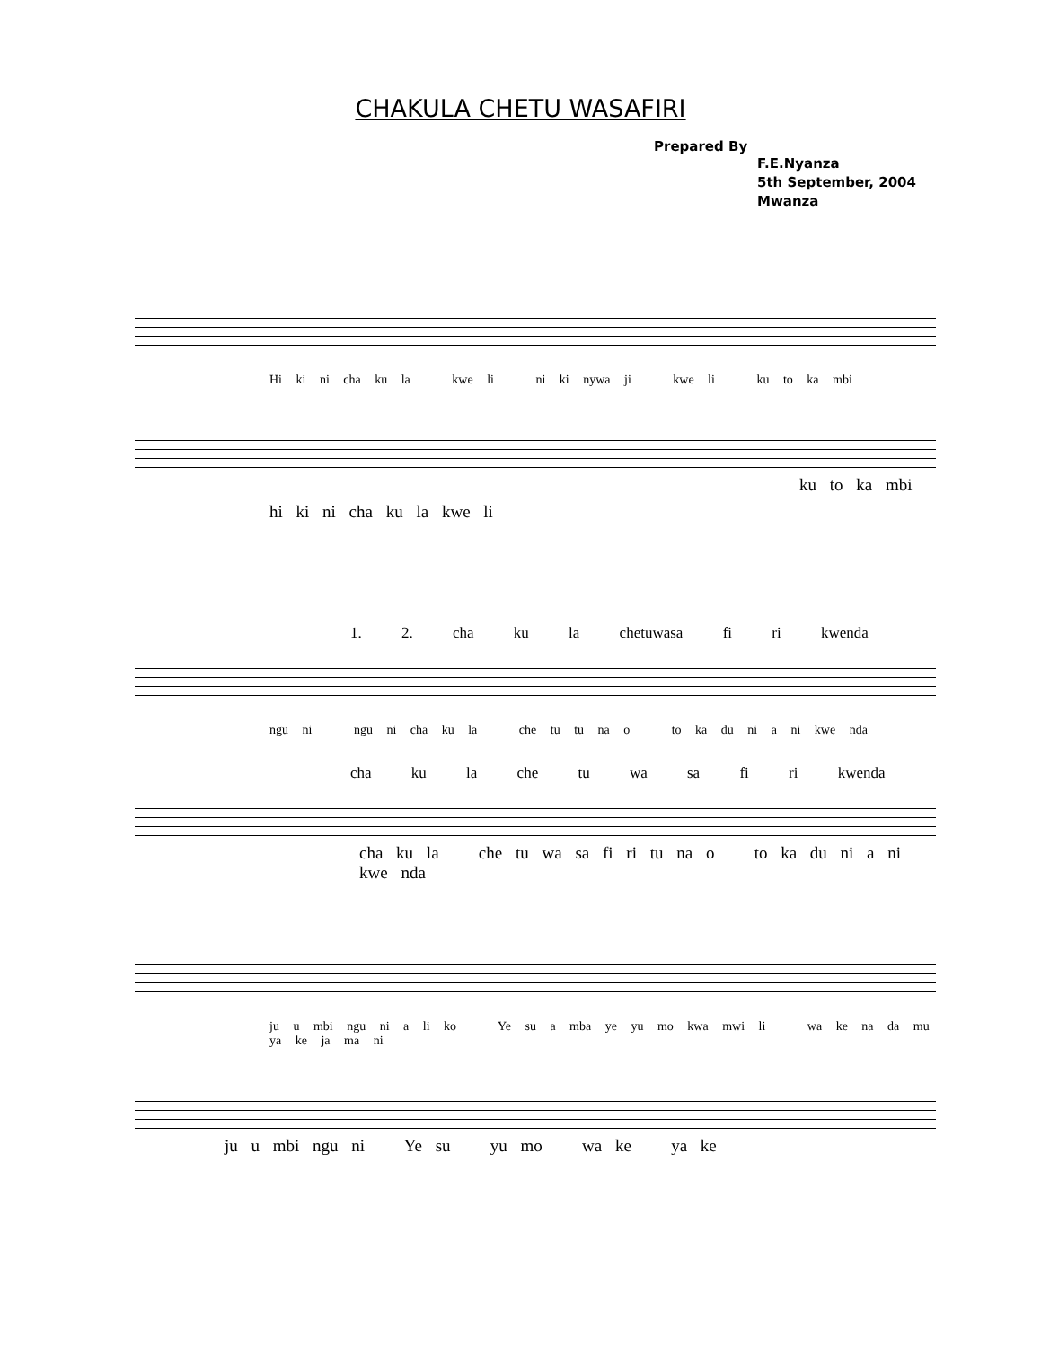CHAKULA CHETU WASAFIRI
Prepared By
F.E.Nyanza
5th September, 2004
Mwanza
Hi ki ni cha ku la kwe li ni ki nywa ji kwe li ku to ka mbi
ku to ka mbi
hi ki ni cha ku la kwe li
1. 2. cha ku la chetuwasa fi ri kwenda
ngu ni ngu ni cha ku la che tu tu na o to ka du ni a ni kwe nda
cha ku la che tu wa sa fi ri kwenda
cha ku la che tu wa sa fi ri tu na o to ka du ni a ni kwe nda
ju u mbi ngu ni a li ko Ye su a mba ye yu mo kwa mwi li wa ke na da mu ya ke ja ma ni
ju u mbi ngu ni Ye su yu mo wa ke ya ke